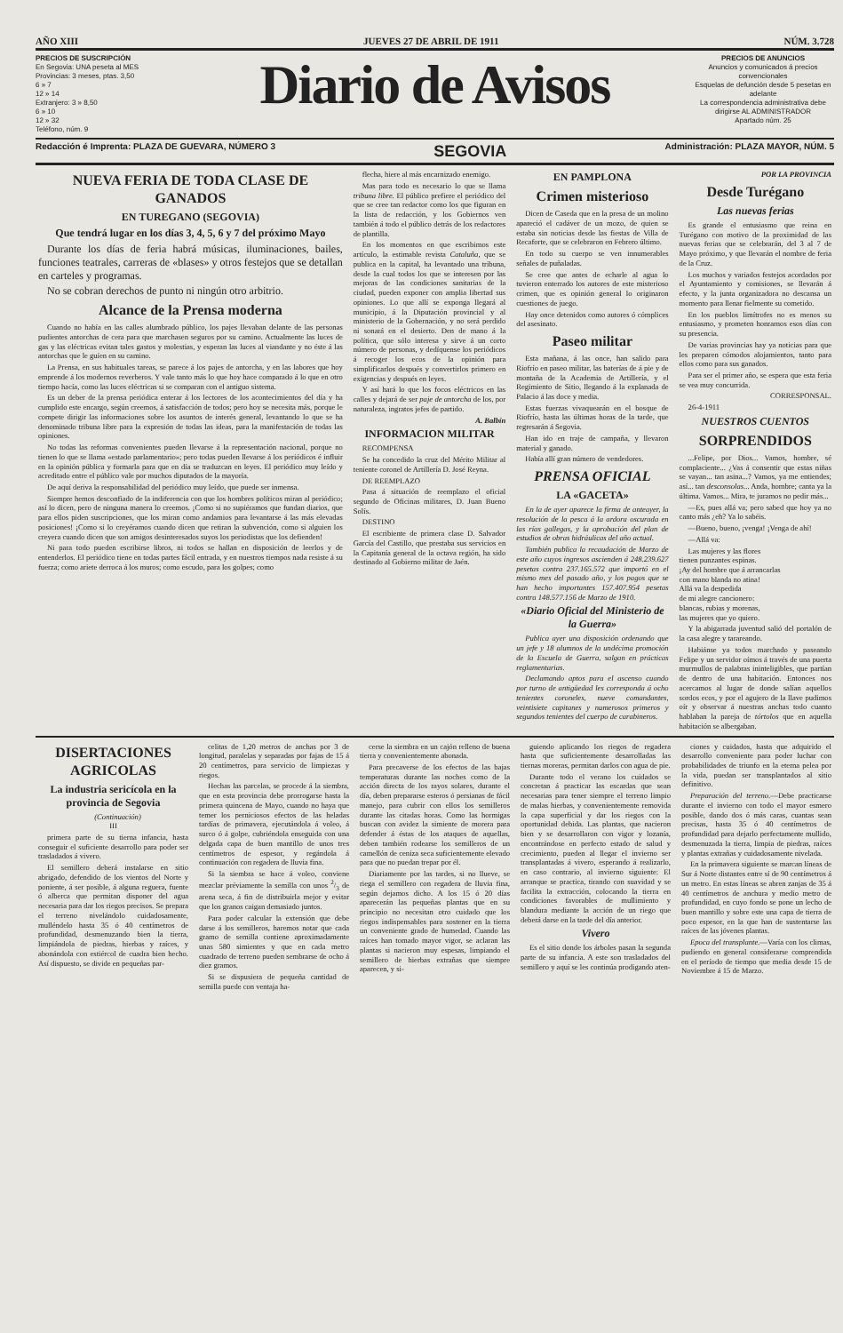AÑO XIII JUEVES 27 DE ABRIL DE 1911 NÚM. 3.728
PRECIOS DE SUSCRIPCIÓN
En Segovia: UNA peseta al MES
Provincias: 3 meses, ptas. 3,50
6 » 7
12 » 14
Extranjero: 3 » 8,50
6 » 10
12 » 32
Teléfono, núm. 9
Diario de Avisos
PRECIOS DE ANUNCIOS
Anuncios y comunicados á precios convencionales
Esquelas de defunción desde 5 pesetas en adelante
La correspondencia administrativa debe dirigirse AL ADMINISTRADOR
Apartado núm. 25
Redacción é Imprenta: PLAZA DE GUEVARA, NÚMERO 3 SEGOVIA Administración: PLAZA MAYOR, NÚM. 5
NUEVA FERIA DE TODA CLASE DE GANADOS
EN TUREGANO (SEGOVIA)
Que tendrá lugar en los días 3, 4, 5, 6 y 7 del próximo Mayo
Durante los días de feria habrá músicas, iluminaciones, bailes, funciones teatrales, carreras de «blases» y otros festejos que se detallan en carteles y programas.
No se cobran derechos de punto ni ningún otro arbitrio.
Alcance de la Prensa moderna
Cuando no había en las calles alumbrado público, los pajes llevaban delante de las personas pudientes antorchas de cera para que marchasen seguros por su camino. Actualmente las luces de gas y las eléctricas evitan tales gastos y molestias, y esperan las luces al viandante y no éste á las antorchas que le guíen en su camino.
La Prensa, en sus habituales tareas, se parece á los pajes de antorcha, y en las labores que hoy emprende á los modernos reverberos. Y vale tanto más lo que hoy hace comparado á lo que en otro tiempo hacía, como las luces eléctricas si se comparan con el antiguo sistema.
Es un deber de la prensa periódica enterar á los lectores de los acontecimientos del día y ha cumplido este encargo, según creemos, á satisfacción de todos; pero hoy se necesita más, porque le compete dirigir las informaciones sobre los asuntos de interés general, levantando lo que se ha denominado tribuna libre para la expresión de todas las ideas, para la manifestación de todas las opiniones.
No todas las reformas convenientes pueden llevarse á la representación nacional, porque no tienen lo que se llama «estado parlamentario»; pero todas pueden llevarse á los periódicos é influir en la opinión pública y formarla para que en día se traduzcan en leyes. El periódico muy leído y acreditado entre el público vale por muchos diputados de la mayoría.
De aquí deriva la responsabilidad del periódico muy leído, que puede ser inmensa.
Siempre hemos desconfiado de la indiferencia con que los hombres políticos miran al periódico; así lo dicen, pero de ninguna manera lo creemos. ¡Como si no supiéramos que fundan diarios, que para ellos piden suscripciones, que los miran como andamios para levantarse á las más elevadas posiciones! ¡Como si lo creyéramos cuando dicen que retiran la subvención, como si alguien los creyera cuando dicen que son amigos desinteresados suyos los periodistas que los defienden!
Ni para todo pueden escribirse libros, ni todos se hallan en disposición de leerlos y de entenderlos. El periódico tiene en todas partes fácil entrada, y en nuestros tiempos nada resiste á su fuerza; como ariete derroca á los muros; como escudo, para los golpes; como
flecha, hiere al más encarnizado enemigo.
Mas para todo es necesario lo que se llama tribuna libre. El público prefiere el periódico del que se cree tan redactor como los que figuran en la lista de redacción, y los Gobiernos ven también á todo el público detrás de los redactores de plantilla.
En los momentos en que escribimos este artículo, la estimable revista Cataluña, que se publica en la capital, ha levantado una tribuna, desde la cual todos los que se interesen por las mejoras de las condiciones sanitarias de la ciudad, pueden exponer con amplia libertad sus opiniones. Lo que allí se exponga llegará al municipio, á la Diputación provincial y al ministerio de la Gobernación, y no será perdido ni sonará en el desierto. Den de mano á la política, que sólo interesa y sirve á un corto número de personas, y dedíquense los periódicos á recoger los ecos de la opinión para simplificarlos después y convertirlos primero en exigencias y después en leyes.
Y así hará lo que los focos eléctricos en las calles y dejará de ser paje de antorcha de los, por naturaleza, ingratos jefes de partido.
A. Balbín
INFORMACION MILITAR
RECOMPENSA
Se ha concedido la cruz del Mérito Militar al teniente coronel de Artillería D. José Reyna.
DE REEMPLAZO
Pasa á situación de reemplazo el oficial segundo de Oficinas militares, D. Juan Bueno Solís.
DESTINO
El escribiente de primera clase D. Salvador García del Castillo, que prestaba sus servicios en la Capitanía general de la octava región, ha sido destinado al Gobierno militar de Jaén.
EN PAMPLONA
Crimen misterioso
Dicen de Caseda que en la presa de un molino apareció el cadáver de un mozo, de quien se estaba sin noticias desde las fiestas de Villa de Recaforte, que se celebraron en Febrero último.
En todo su cuerpo se ven innumerables señales de puñaladas.
Se cree que antes de echarle al agua lo tuvieron enterrado los autores de este misterioso crimen, que es opinión general lo originaron cuestiones de juego.
Hay once detenidos como autores ó cómplices del asesinato.
Paseo militar
Esta mañana, á las once, han salido para Riofrío en paseo militar, las baterías de á pie y de montaña de la Academia de Artillería, y el Regimiento de Sitio, llegando á la explanada de Palacio á las doce y media.
Estas fuerzas vivaquearán en el bosque de Riofrío, hasta las últimas horas de la tarde, que regresarán á Segovia.
Han ido en traje de campaña, y llevaron material y ganado.
Había allí gran número de vendedores.
PRENSA OFICIAL
LA «GACETA»
En la de ayer aparece la firma de anteayer, la resolución de la pesca á la ardora oscurada en las rías gallegas, y la aprobación del plan de estudios de obras hidráulicas del año actual.
También publica la recaudación de Marzo de este año cuyos ingresos ascienden á 248.239.627 pesetas contra 237.165.572 que importó en el mismo mes del pasado año, y los pagos que se han hecho importantes 157.407.954 pesetas contra 148.577.156 de Marzo de 1910.
«Diario Oficial del Ministerio de la Guerra»
Publica ayer una disposición ordenando que un jefe y 18 alumnos de la undécima promoción de la Escuela de Guerra, salgan en prácticas reglamentarias.
Declamando aptos para el ascenso cuando por turno de antigüedad les corresponda á ocho tenientes coroneles, nueve comandantes, veintisiete capitanes y numerosos primeros y segundos tenientes del cuerpo de carabineros.
POR LA PROVINCIA
Desde Turégano
Las nuevas ferias
Es grande el entusiasmo que reina en Turégano con motivo de la proximidad de las nuevas ferias que se celebrarán, del 3 al 7 de Mayo próximo, y que llevarán el nombre de feria de la Cruz.
Los muchos y variados festejos acordados por el Ayuntamiento y comisiones, se llevarán á efecto, y la junta organizadora no descansa un momento para llenar fielmente su cometido.
En los pueblos limítrofes no es menos su entusiasmo, y prometen honrarnos esos días con su presencia.
De varias provincias hay ya noticias para que les preparen cómodos alojamientos, tanto para ellos como para sus ganados.
Para ser el primer año, se espera que esta feria se vea muy concurrida.
CORRESPONSAL.
26-4-1911
NUESTROS CUENTOS
SORPRENDIDOS
...Felipe, por Dios... Vamos, hombre, sé complaciente... ¿Vas á consentir que estas niñas se vayan... tan asina...? Vamos, ya me entiendes; así... tan desconsolas... Anda, hombre; canta ya la última. Vamos... Mira, te juramos no pedir más...
—Es, pues allá va; pero sabed que hoy ya no canto más ¿eh? Ya lo sabéis.
—Bueno, bueno, ¡venga! ¡Venga de ahí!
—Allá va:
Las mujeres y las flores
tienen punzantes espinas.
¡Ay del hombre que á arrancarlas
con mano blanda no atina!
Allá va la despedida
de mi alegre cancionero:
blancas, rubias y morenas,
las mujeres que yo quiero.
Y la abigarrada juventud salió del portalón de la casa alegre y tarareando.
Habiánse ya todos marchado y paseando Felipe y un servidor oímos á través de una puerta murmullos de palabras ininteligibles, que partían de dentro de una habitación. Entonces nos acercamos al lugar de donde salían aquellos sordos ecos, y por el agujero de la llave pudimos oír y observar á nuestras anchas todo cuanto hablaban la pareja de tórtolos que en aquella habitación se albergaban.
DISERTACIONES AGRICOLAS
La industria sericícola en la provincia de Segovia
(Continuación)
III
primera parte de su tierna infancia, hasta conseguir el suficiente desarrollo para poder ser trasladados á vivero.
El semillero deberá instalarse en sitio abrigado, defendido de los vientos del Norte y poniente, á ser posible, á alguna reguera, fuente ó alberca que permitan disponer del agua necesaria para dar los riegos precisos. Se prepara el terreno nivelándolo cuidadosamente, mulléndelo hasta 35 ó 40 centímetros de profundidad, desmenuzando bien la tierra, limpiándola de piedras, hierbas y raíces, y abonándola con estiércol de cuadra bien hecho. Así dispuesto, se divide en pequeñas par-
celitas de 1,20 metros de anchas por 3 de longitud, paralelas y separadas por fajas de 15 á 20 centímetros, para servicio de limpiezas y riegos.
Hechas las parcelas, se procede á la siembra, que en esta provincia debe prorrogarse hasta la primera quincena de Mayo, cuando no haya que temer los perniciosos efectos de las heladas tardías de primavera, ejecutándola á voleo, á surco ó á golpe, cubriéndola enseguida con una delgada capa de buen mantillo de unos tres centímetros de espesor, y regándola á continuación con regadera de lluvia fina.
Si la siembra se hace á voleo, conviene mezclar préviamente la semilla con unos 2/3 de arena seca, á fin de distribuirla mejor y evitar que los granos caigan demasiado juntos.
Para poder calcular la extensión que debe darse á los semilleros, haremos notar que cada gramo de semilla contiene aproximadamente unas 580 simientes y que en cada metro cuadrado de terreno pueden sembrarse de ocho á diez gramos.
Si se dispusiera de pequeña cantidad de semilla puede con ventaja ha-
cerse la siembra en un cajón relleno de buena tierra y convenientemente abonada.
Para precaverse de los efectos de las bajas temperaturas durante las noches como de la acción directa de los rayos solares, durante el día, deben prepararse esteros ó persianas de fácil manejo, para cubrir con ellos los semilleros durante las citadas horas. Como las hormigas buscan con avidez la simiente de morera para defender á éstas de los ataques de aquellas, deben también rodearse los semilleros de un camellón de ceniza seca suficientemente elevado para que no puedan trepar por él.
Diariamente por las tardes, si no llueve, se riega el semillero con regadera de lluvia fina, según dejamos dicho. A los 15 ó 20 días aparecerán las pequeñas plantas que en su principio no necesitan otro cuidado que los riegos indispensables para sostener en la tierra un conveniente grado de humedad. Cuando las raíces han tomado mayor vigor, se aclaran las plantas si nacieron muy espesas, limpiando el semillero de hierbas extrañas que siempre aparecen, y si-
guiendo aplicando los riegos de regadera hasta que suficientemente desarrolladas las tiernas moreras, permitan darlos con agua de pie.
Durante todo el verano los cuidados se concretan á practicar las escardas que sean necesarias para tener siempre el terreno limpio de malas hierbas, y convenientemente removida la capa superficial y dar los riegos con la oportunidad debida. Las plantas, que nacieron bien y se desarrollaron con vigor y lozanía, encontrándose en perfecto estado de salud y crecimiento, pueden al llegar el invierno ser transplantadas á vivero, esperando á realizarlo, en caso contrario, al invierno siguiente: El arranque se practica, tirando con suavidad y se facilita la extracción, colocando la tierra en condiciones favorables de mullimiento y blandura mediante la acción de un riego que deberá darse en la tarde del día anterior.
Vivero
Es el sitio donde los árboles pasan la segunda parte de su infancia. A este son trasladados del semillero y aquí se les continúa prodigando aten-
ciones y cuidados, hasta que adquirido el desarrollo conveniente para poder luchar con probabilidades de triunfo en la eterna pelea por la vida, puedan ser transplantados al sitio definitivo.
Preparación del terreno.—Debe practicarse durante el invierno con todo el mayor esmero posible, dando dos ó más caras, cuantas sean precisas, hasta 35 ó 40 centímetros de profundidad para dejarlo perfectamente mullido, desmenuzada la tierra, limpia de piedras, raíces y plantas extrañas y cuidadosamente nivelada.
En la primavera siguiente se marcan líneas de Sur á Norte distantes entre sí de 90 centímetros á un metro. En estas líneas se abren zanjas de 35 á 40 centímetros de anchura y medio metro de profundidad, en cuyo fondo se pone un lecho de buen mantillo y sobre este una capa de tierra de poco espesor, en la que han de sustentarse las raíces de las jóvenes plantas.
Epoca del transplante.—Varía con los climas, pudiendo en general considerarse comprendida en el período de tiempo que media desde 15 de Noviembre á 15 de Marzo.